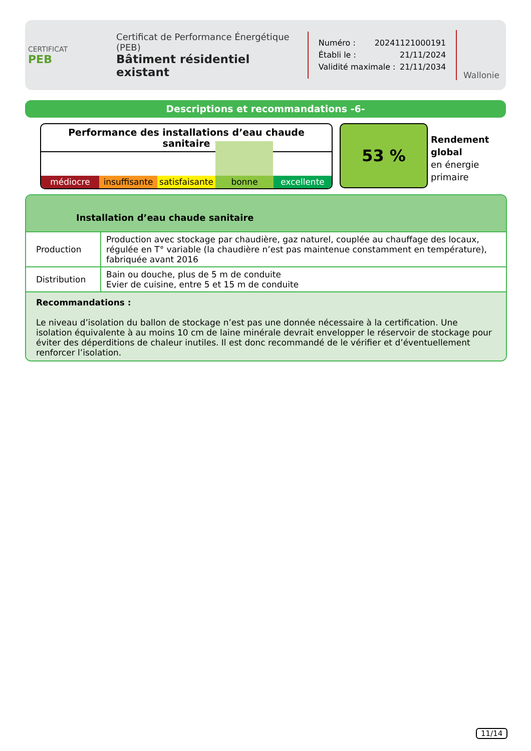CERTIFICAT
PEB
Certificat de Performance Énergétique (PEB)
Bâtiment résidentiel existant
Numéro : 20241121000191
Établi le : 21/11/2024
Validité maximale : 21/11/2034
Wallonie
Descriptions et recommandations -6-
Performance des installations d’eau chaude sanitaire
médiocre insuffisante satisfaisante bonne excellente
53 %
Rendement
global
en énergie
primaire
Installation d’eau chaude sanitaire
| Production | Production avec stockage par chaudière, gaz naturel, couplée au chauffage des locaux, régulée en T° variable (la chaudière n’est pas maintenue constamment en température), fabriquée avant 2016 |
| Distribution | Bain ou douche, plus de 5 m de conduite Evier de cuisine, entre 5 et 15 m de conduite |
Recommandations :
Le niveau d’isolation du ballon de stockage n’est pas une donnée nécessaire à la certification. Une isolation équivalente à au moins 10 cm de laine minérale devrait envelopper le réservoir de stockage pour éviter des déperditions de chaleur inutiles. Il est donc recommandé de le vérifier et d’éventuellement renforcer l’isolation.
11/14